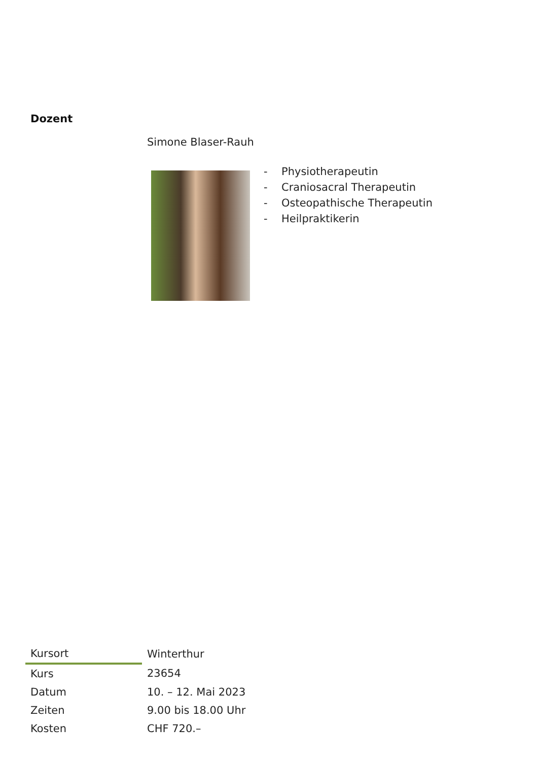Dozent
Simone Blaser-Rauh
- Physiotherapeutin
- Craniosacral Therapeutin
- Osteopathische Therapeutin
- Heilpraktikerin
| Kursort | Winterthur |
| Kurs | 23654 |
| Datum | 10. – 12. Mai 2023 |
| Zeiten | 9.00 bis 18.00 Uhr |
| Kosten | CHF 720.– |